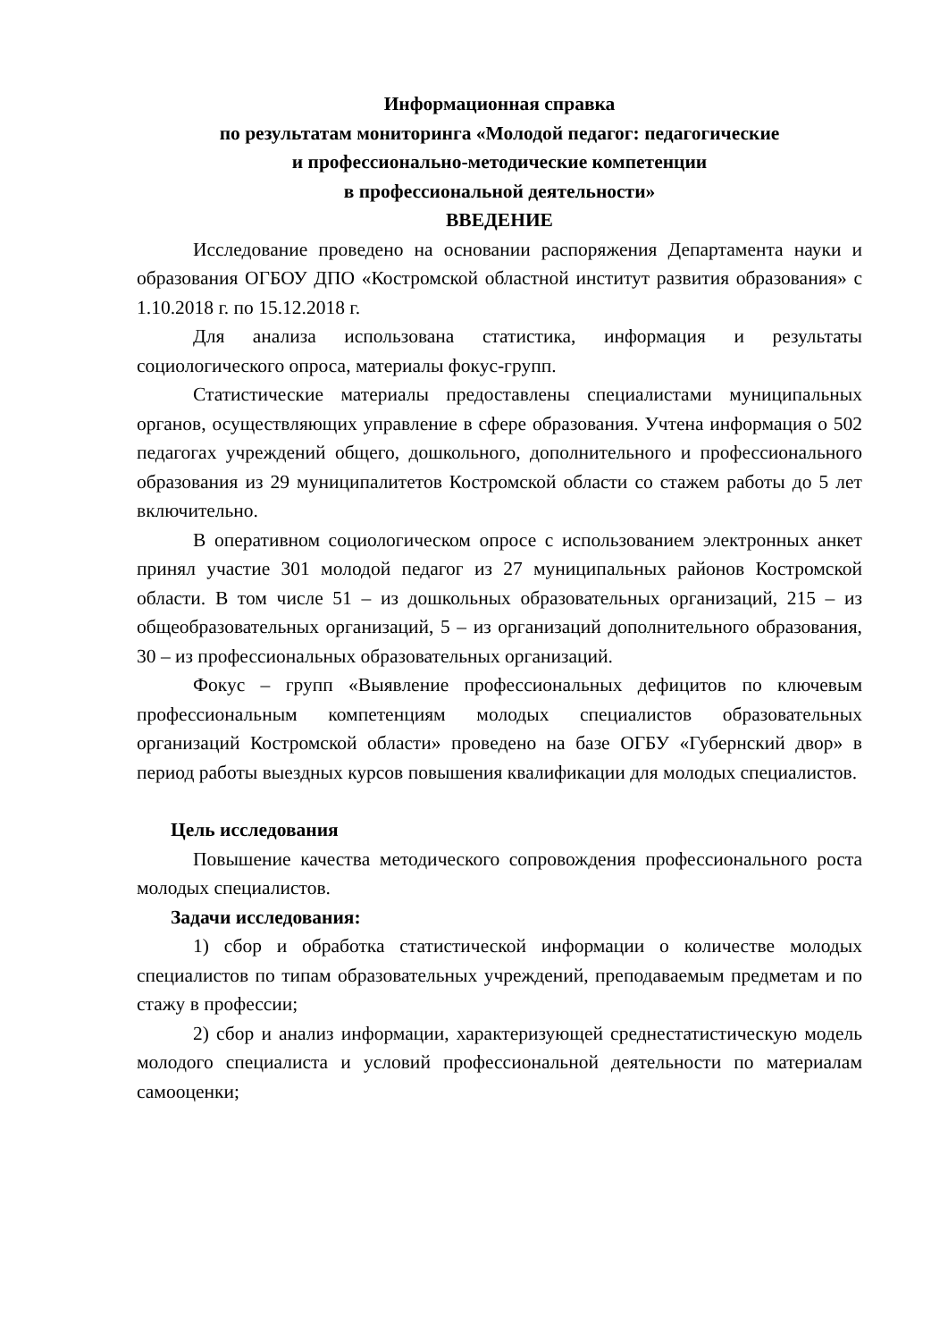Информационная справка
по результатам мониторинга «Молодой педагог: педагогические
и профессионально-методические компетенции
в профессиональной деятельности»
ВВЕДЕНИЕ
Исследование проведено на основании распоряжения Департамента науки и образования ОГБОУ ДПО «Костромской областной институт развития образования» с 1.10.2018 г. по 15.12.2018 г.
Для анализа использована статистика, информация и результаты социологического опроса, материалы фокус-групп.
Статистические материалы предоставлены специалистами муниципальных органов, осуществляющих управление в сфере образования. Учтена информация о 502 педагогах учреждений общего, дошкольного, дополнительного и профессионального образования из 29 муниципалитетов Костромской области со стажем работы до 5 лет включительно.
В оперативном социологическом опросе с использованием электронных анкет принял участие 301 молодой педагог из 27 муниципальных районов Костромской области. В том числе 51 – из дошкольных образовательных организаций, 215 – из общеобразовательных организаций, 5 – из организаций дополнительного образования, 30 – из профессиональных образовательных организаций.
Фокус – групп «Выявление профессиональных дефицитов по ключевым профессиональным компетенциям молодых специалистов образовательных организаций Костромской области» проведено на базе ОГБУ «Губернский двор» в период работы выездных курсов повышения квалификации для молодых специалистов.
Цель исследования
Повышение качества методического сопровождения профессионального роста молодых специалистов.
Задачи исследования:
1) сбор и обработка статистической информации о количестве молодых специалистов по типам образовательных учреждений, преподаваемым предметам и по стажу в профессии;
2) сбор и анализ информации, характеризующей среднестатистическую модель молодого специалиста и условий профессиональной деятельности по материалам самооценки;